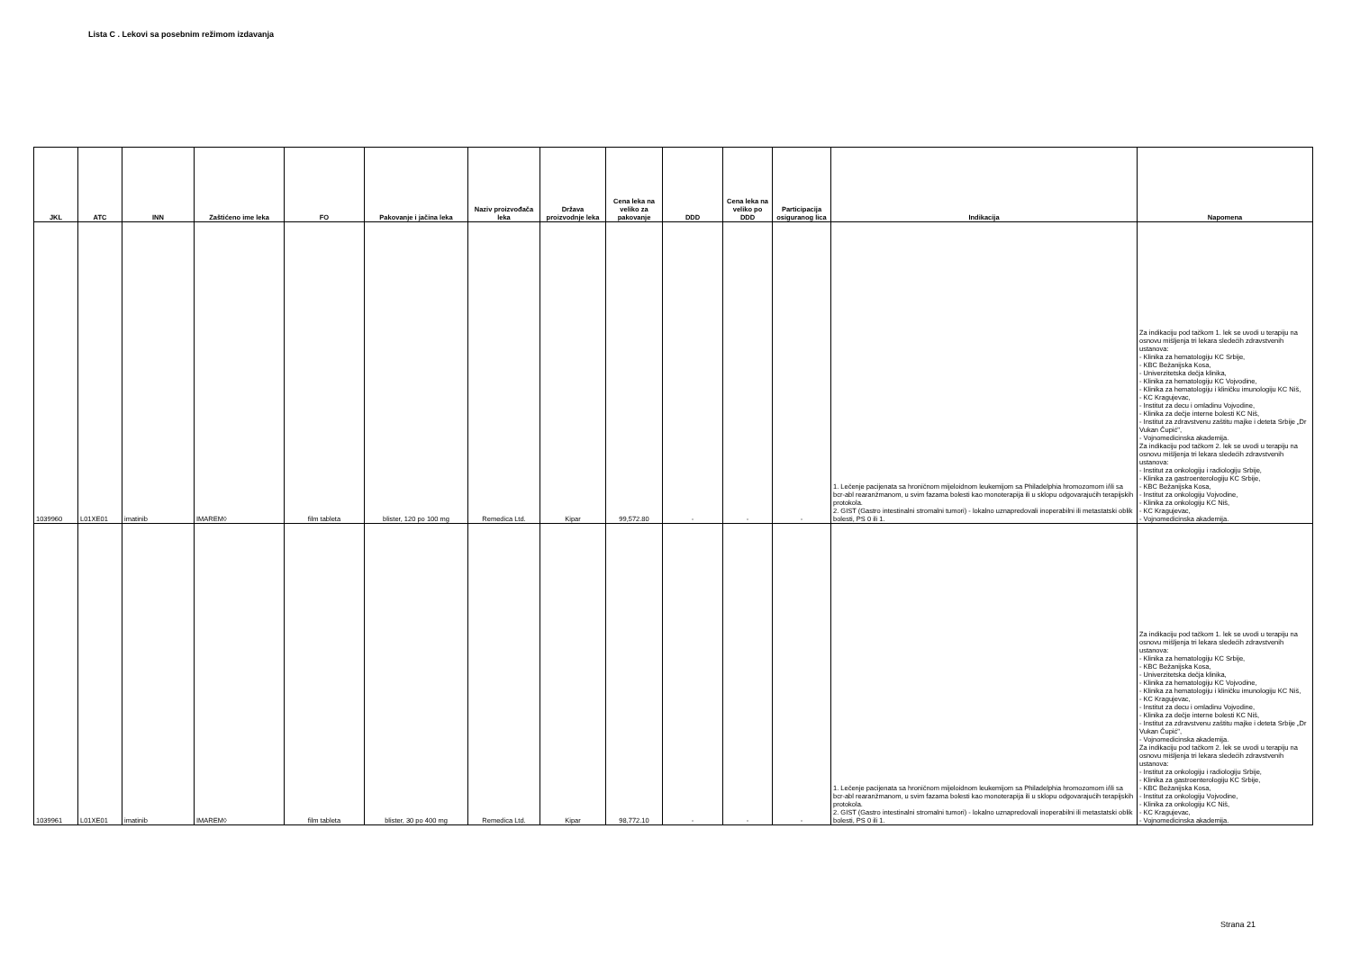Lista C . Lekovi sa posebnim režimom izdavanja
| JKL | ATC | INN | Zaštićeno ime leka | FO | Pakovanje i jačina leka | Naziv proizvođača leka | Država proizvodnje leka | Cena leka na veliko za pakovanje | DDD | Cena leka na veliko po DDD | Participacija osiguranog lica | Indikacija | Napomena |
| --- | --- | --- | --- | --- | --- | --- | --- | --- | --- | --- | --- | --- | --- |
| 1039960 | L01XE01 | imatinib | IMAREM◊ | film tableta | blister, 120 po 100 mg | Remedica Ltd. | Kipar | 99,572.80 | - | - | - | 1. Lečenje pacijenata sa hroničnom mijeloidnom leukemijom sa Philadelphia hromozomom i/ili sa bcr-abl rearanžmanom, u svim fazama bolesti kao monoterapija ili u sklopu odgovarajućih terapijskih protokola. 2. GIST (Gastro intestinalni stromalni tumori) - lokalno uznapredovali inoperabilni ili metastatski oblik bolesti, PS 0 ili 1. | Za indikaciju pod tačkom 1. lek se uvodi u terapiju na osnovu mišljenja tri lekara sledećih zdravstvenih ustanova: - Klinika za hematologiju KC Srbije, - KBC Bežanijska Kosa, - Univerzitetska dečja klinika, - Klinika za hematologiju KC Vojvodine, - Klinika za hematologiju i kliničku imunologiju KC Niš, - KC Kragujevac, - Institut za decu i omladinu Vojvodine, - Klinika za dečje interne bolesti KC Niš, - Institut za zdravstvenu zaštitu majke i deteta Srbije „Dr Vukan Čupić", - Vojnomedicinska akademija. Za indikaciju pod tačkom 2. lek se uvodi u terapiju na osnovu mišljenja tri lekara sledećih zdravstvenih ustanova: - Institut za onkologiju i radiologiju Srbije, - Klinika za gastroenterologiju KC Srbije, - KBC Bežanijska Kosa, - Institut za onkologiju Vojvodine, - Klinika za onkologiju KC Niš, - KC Kragujevac, - Vojnomedicinska akademija. |
| 1039961 | L01XE01 | imatinib | IMAREM◊ | film tableta | blister, 30 po 400 mg | Remedica Ltd. | Kipar | 98,772.10 | - | - | - | 1. Lečenje pacijenata sa hroničnom mijeloidnom leukemijom sa Philadelphia hromozomom i/ili sa bcr-abl rearanžmanom, u svim fazama bolesti kao monoterapija ili u sklopu odgovarajućih terapijskih protokola. 2. GIST (Gastro intestinalni stromalni tumori) - lokalno uznapredovali inoperabilni ili metastatski oblik bolesti, PS 0 ili 1. | Za indikaciju pod tačkom 1. lek se uvodi u terapiju na osnovu mišljenja tri lekara sledećih zdravstvenih ustanova: - Klinika za hematologiju KC Srbije, - KBC Bežanijska Kosa, - Univerzitetska dečja klinika, - Klinika za hematologiju KC Vojvodine, - Klinika za hematologiju i kliničku imunologiju KC Niš, - KC Kragujevac, - Institut za decu i omladinu Vojvodine, - Klinika za dečje interne bolesti KC Niš, - Institut za zdravstvenu zaštitu majke i deteta Srbije „Dr Vukan Čupić", - Vojnomedicinska akademija. Za indikaciju pod tačkom 2. lek se uvodi u terapiju na osnovu mišljenja tri lekara sledećih zdravstvenih ustanova: - Institut za onkologiju i radiologiju Srbije, - Klinika za gastroenterologiju KC Srbije, - KBC Bežanijska Kosa, - Institut za onkologiju Vojvodine, - Klinika za onkologiju KC Niš, - KC Kragujevac, - Vojnomedicinska akademija. |
Strana 21